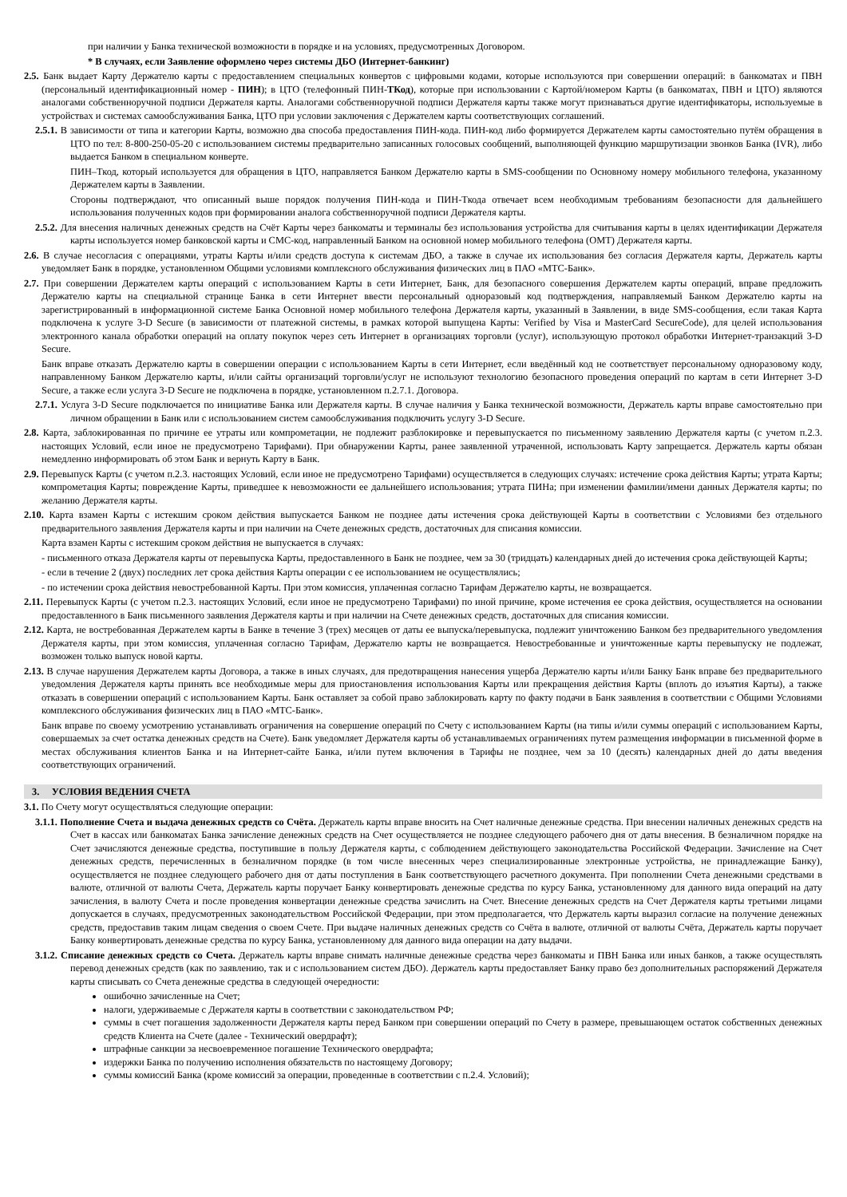при наличии у Банка технической возможности в порядке и на условиях, предусмотренных Договором.
* В случаях, если Заявление оформлено через системы ДБО (Интернет-банкинг)
2.5. Банк выдает Карту Держателю карты с предоставлением специальных конвертов с цифровыми кодами, которые используются при совершении операций: в банкоматах и ПВН (персональный идентификационный номер - ПИН); в ЦТО (телефонный ПИН-ТКод), которые при использовании с Картой/номером Карты (в банкоматах, ПВН и ЦТО) являются аналогами собственноручной подписи Держателя карты. Аналогами собственноручной подписи Держателя карты также могут признаваться другие идентификаторы, используемые в устройствах и системах самообслуживания Банка, ЦТО при условии заключения с Держателем карты соответствующих соглашений.
2.5.1. В зависимости от типа и категории Карты, возможно два способа предоставления ПИН-кода. ПИН-код либо формируется Держателем карты самостоятельно путём обращения в ЦТО по тел: 8-800-250-05-20 с использованием системы предварительно записанных голосовых сообщений, выполняющей функцию маршрутизации звонков Банка (IVR), либо выдается Банком в специальном конверте.
ПИН–Ткод, который используется для обращения в ЦТО, направляется Банком Держателю карты в SMS-сообщении по Основному номеру мобильного телефона, указанному Держателем карты в Заявлении.
Стороны подтверждают, что описанный выше порядок получения ПИН-кода и ПИН-Ткода отвечает всем необходимым требованиям безопасности для дальнейшего использования полученных кодов при формировании аналога собственноручной подписи Держателя карты.
2.5.2. Для внесения наличных денежных средств на Счёт Карты через банкоматы и терминалы без использования устройства для считывания карты в целях идентификации Держателя карты используется номер банковской карты и СМС-код, направленный Банком на основной номер мобильного телефона (ОМТ) Держателя карты.
2.6. В случае несогласия с операциями, утраты Карты и/или средств доступа к системам ДБО, а также в случае их использования без согласия Держателя карты, Держатель карты уведомляет Банк в порядке, установленном Общими условиями комплексного обслуживания физических лиц в ПАО «МТС-Банк».
2.7. При совершении Держателем карты операций с использованием Карты в сети Интернет, Банк, для безопасного совершения Держателем карты операций, вправе предложить Держателю карты на специальной странице Банка в сети Интернет ввести персональный одноразовый код подтверждения, направляемый Банком Держателю карты на зарегистрированный в информационной системе Банка Основной номер мобильного телефона Держателя карты, указанный в Заявлении, в виде SMS-сообщения, если такая Карта подключена к услуге 3-D Secure (в зависимости от платежной системы, в рамках которой выпущена Карты: Verified by Visa и MasterCard SecureCode), для целей использования электронного канала обработки операций на оплату покупок через сеть Интернет в организациях торговли (услуг), использующую протокол обработки Интернет-транзакций 3-D Secure.
Банк вправе отказать Держателю карты в совершении операции с использованием Карты в сети Интернет, если введённый код не соответствует персональному одноразовому коду, направленному Банком Держателю карты, и/или сайты организаций торговли/услуг не используют технологию безопасного проведения операций по картам в сети Интернет 3-D Secure, а также если услуга 3-D Secure не подключена в порядке, установленном п.2.7.1. Договора.
2.7.1. Услуга 3-D Secure подключается по инициативе Банка или Держателя карты. В случае наличия у Банка технической возможности, Держатель карты вправе самостоятельно при личном обращении в Банк или с использованием систем самообслуживания подключить услугу 3-D Secure.
2.8. Карта, заблокированная по причине ее утраты или компрометации, не подлежит разблокировке и перевыпускается по письменному заявлению Держателя карты (с учетом п.2.3. настоящих Условий, если иное не предусмотрено Тарифами). При обнаружении Карты, ранее заявленной утраченной, использовать Карту запрещается. Держатель карты обязан немедленно информировать об этом Банк и вернуть Карту в Банк.
2.9. Перевыпуск Карты (с учетом п.2.3. настоящих Условий, если иное не предусмотрено Тарифами) осуществляется в следующих случаях: истечение срока действия Карты; утрата Карты; компрометация Карты; повреждение Карты, приведшее к невозможности ее дальнейшего использования; утрата ПИНа; при изменении фамилии/имени данных Держателя карты; по желанию Держателя карты.
2.10. Карта взамен Карты с истекшим сроком действия выпускается Банком не позднее даты истечения срока действующей Карты в соответствии с Условиями без отдельного предварительного заявления Держателя карты и при наличии на Счете денежных средств, достаточных для списания комиссии.
Карта взамен Карты с истекшим сроком действия не выпускается в случаях:
- письменного отказа Держателя карты от перевыпуска Карты, предоставленного в Банк не позднее, чем за 30 (тридцать) календарных дней до истечения срока действующей Карты;
- если в течение 2 (двух) последних лет срока действия Карты операции с ее использованием не осуществлялись;
- по истечении срока действия невостребованной Карты. При этом комиссия, уплаченная согласно Тарифам Держателю карты, не возвращается.
2.11. Перевыпуск Карты (с учетом п.2.3. настоящих Условий, если иное не предусмотрено Тарифами) по иной причине, кроме истечения ее срока действия, осуществляется на основании предоставленного в Банк письменного заявления Держателя карты и при наличии на Счете денежных средств, достаточных для списания комиссии.
2.12. Карта, не востребованная Держателем карты в Банке в течение 3 (трех) месяцев от даты ее выпуска/перевыпуска, подлежит уничтожению Банком без предварительного уведомления Держателя карты, при этом комиссия, уплаченная согласно Тарифам, Держателю карты не возвращается. Невостребованные и уничтоженные карты перевыпуску не подлежат, возможен только выпуск новой карты.
2.13. В случае нарушения Держателем карты Договора, а также в иных случаях, для предотвращения нанесения ущерба Держателю карты и/или Банку Банк вправе без предварительного уведомления Держателя карты принять все необходимые меры для приостановления использования Карты или прекращения действия Карты (вплоть до изъятия Карты), а также отказать в совершении операций с использованием Карты. Банк оставляет за собой право заблокировать карту по факту подачи в Банк заявления в соответствии с Общими Условиями комплексного обслуживания физических лиц в ПАО «МТС-Банк».
Банк вправе по своему усмотрению устанавливать ограничения на совершение операций по Счету с использованием Карты (на типы и/или суммы операций с использованием Карты, совершаемых за счет остатка денежных средств на Счете). Банк уведомляет Держателя карты об устанавливаемых ограничениях путем размещения информации в письменной форме в местах обслуживания клиентов Банка и на Интернет-сайте Банка, и/или путем включения в Тарифы не позднее, чем за 10 (десять) календарных дней до даты введения соответствующих ограничений.
3. УСЛОВИЯ ВЕДЕНИЯ СЧЕТА
3.1. По Счету могут осуществляться следующие операции:
3.1.1. Пополнение Счета и выдача денежных средств со Счёта. Держатель карты вправе вносить на Счет наличные денежные средства. При внесении наличных денежных средств на Счет в кассах или банкоматах Банка зачисление денежных средств на Счет осуществляется не позднее следующего рабочего дня от даты внесения. В безналичном порядке на Счет зачисляются денежные средства, поступившие в пользу Держателя карты, с соблюдением действующего законодательства Российской Федерации. Зачисление на Счет денежных средств, перечисленных в безналичном порядке (в том числе внесенных через специализированные электронные устройства, не принадлежащие Банку), осуществляется не позднее следующего рабочего дня от даты поступления в Банк соответствующего расчетного документа. При пополнении Счета денежными средствами в валюте, отличной от валюты Счета, Держатель карты поручает Банку конвертировать денежные средства по курсу Банка, установленному для данного вида операций на дату зачисления, в валюту Счета и после проведения конвертации денежные средства зачислить на Счет. Внесение денежных средств на Счет Держателя карты третьими лицами допускается в случаях, предусмотренных законодательством Российской Федерации, при этом предполагается, что Держатель карты выразил согласие на получение денежных средств, предоставив таким лицам сведения о своем Счете. При выдаче наличных денежных средств со Счёта в валюте, отличной от валюты Счёта, Держатель карты поручает Банку конвертировать денежные средства по курсу Банка, установленному для данного вида операции на дату выдачи.
3.1.2. Списание денежных средств со Счета. Держатель карты вправе снимать наличные денежные средства через банкоматы и ПВН Банка или иных банков, а также осуществлять перевод денежных средств (как по заявлению, так и с использованием систем ДБО). Держатель карты предоставляет Банку право без дополнительных распоряжений Держателя карты списывать со Счета денежные средства в следующей очередности:
ошибочно зачисленные на Счет;
налоги, удерживаемые с Держателя карты в соответствии с законодательством РФ;
суммы в счет погашения задолженности Держателя карты перед Банком при совершении операций по Счету в размере, превышающем остаток собственных денежных средств Клиента на Счете (далее - Технический овердрафт);
штрафные санкции за несвоевременное погашение Технического овердрафта;
издержки Банка по получению исполнения обязательств по настоящему Договору;
суммы комиссий Банка (кроме комиссий за операции, проведенные в соответствии с п.2.4. Условий);